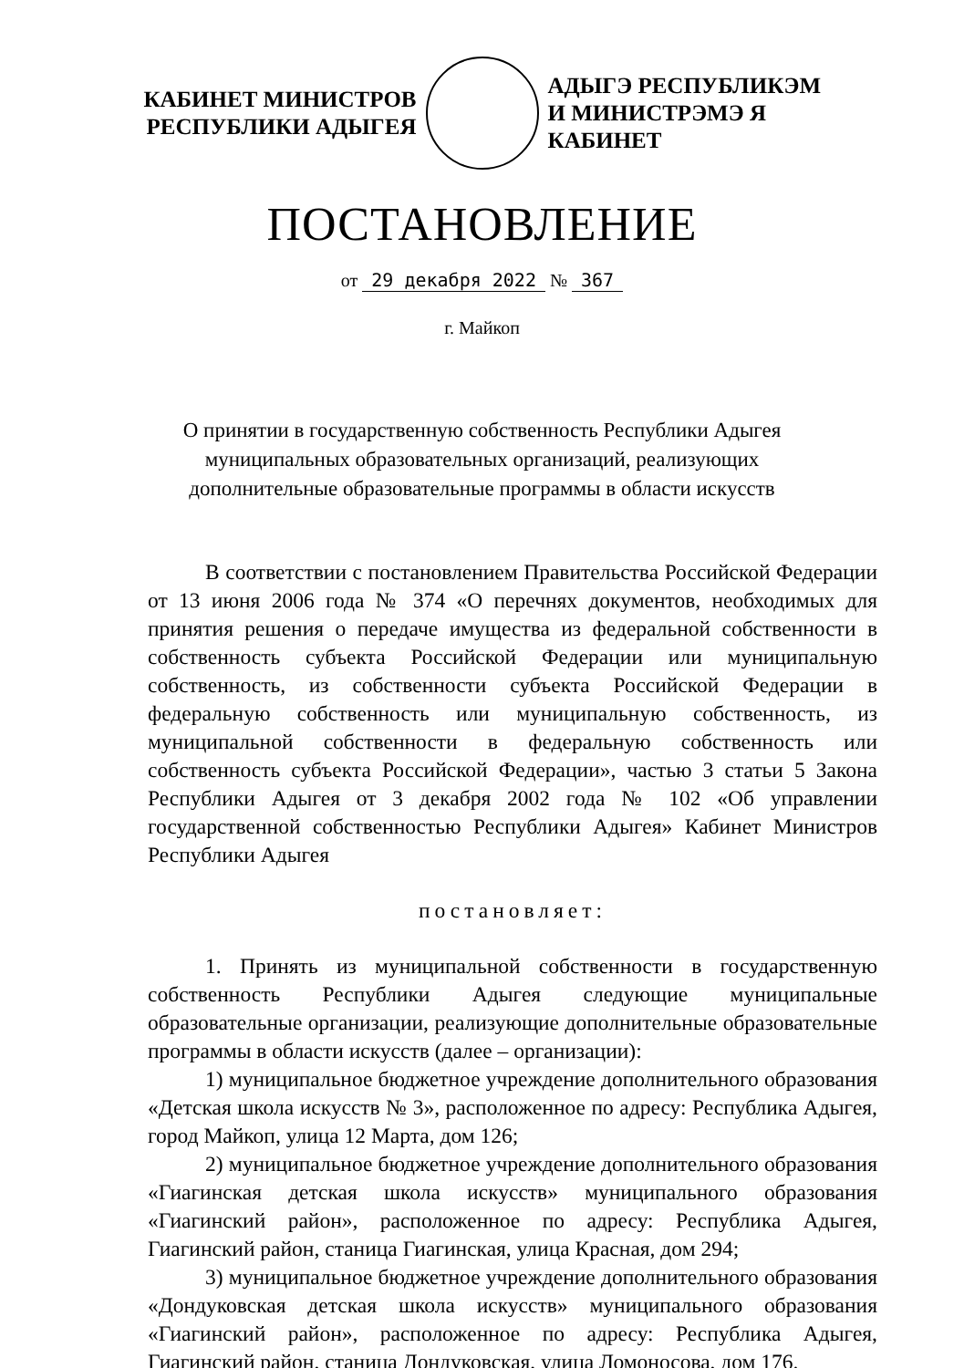КАБИНЕТ МИНИСТРОВ
РЕСПУБЛИКИ АДЫГЕЯ
АДЫГЭ РЕСПУБЛИКЭМ
И МИНИСТРЭМЭ Я КАБИНЕТ
ПОСТАНОВЛЕНИЕ
от 29 декабря 2022 № 367
г. Майкоп
О принятии в государственную собственность Республики Адыгея
муниципальных образовательных организаций, реализующих
дополнительные образовательные программы в области искусств
В соответствии с постановлением Правительства Российской Федерации от 13 июня 2006 года № 374 «О перечнях документов, необходимых для принятия решения о передаче имущества из федеральной собственности в собственность субъекта Российской Федерации или муниципальную собственность, из собственности субъекта Российской Федерации в федеральную собственность или муниципальную собственность, из муниципальной собственности в федеральную собственность или собственность субъекта Российской Федерации», частью 3 статьи 5 Закона Республики Адыгея от 3 декабря 2002 года № 102 «Об управлении государственной собственностью Республики Адыгея» Кабинет Министров Республики Адыгея
постановляет:
1. Принять из муниципальной собственности в государственную собственность Республики Адыгея следующие муниципальные образовательные организации, реализующие дополнительные образовательные программы в области искусств (далее – организации):
1) муниципальное бюджетное учреждение дополнительного образования «Детская школа искусств № 3», расположенное по адресу: Республика Адыгея, город Майкоп, улица 12 Марта, дом 126;
2) муниципальное бюджетное учреждение дополнительного образования «Гиагинская детская школа искусств» муниципального образования «Гиагинский район», расположенное по адресу: Республика Адыгея, Гиагинский район, станица Гиагинская, улица Красная, дом 294;
3) муниципальное бюджетное учреждение дополнительного образования «Дондуковская детская школа искусств» муниципального образования «Гиагинский район», расположенное по адресу: Республика Адыгея, Гиагинский район, станица Дондуковская, улица Ломоносова, дом 176.